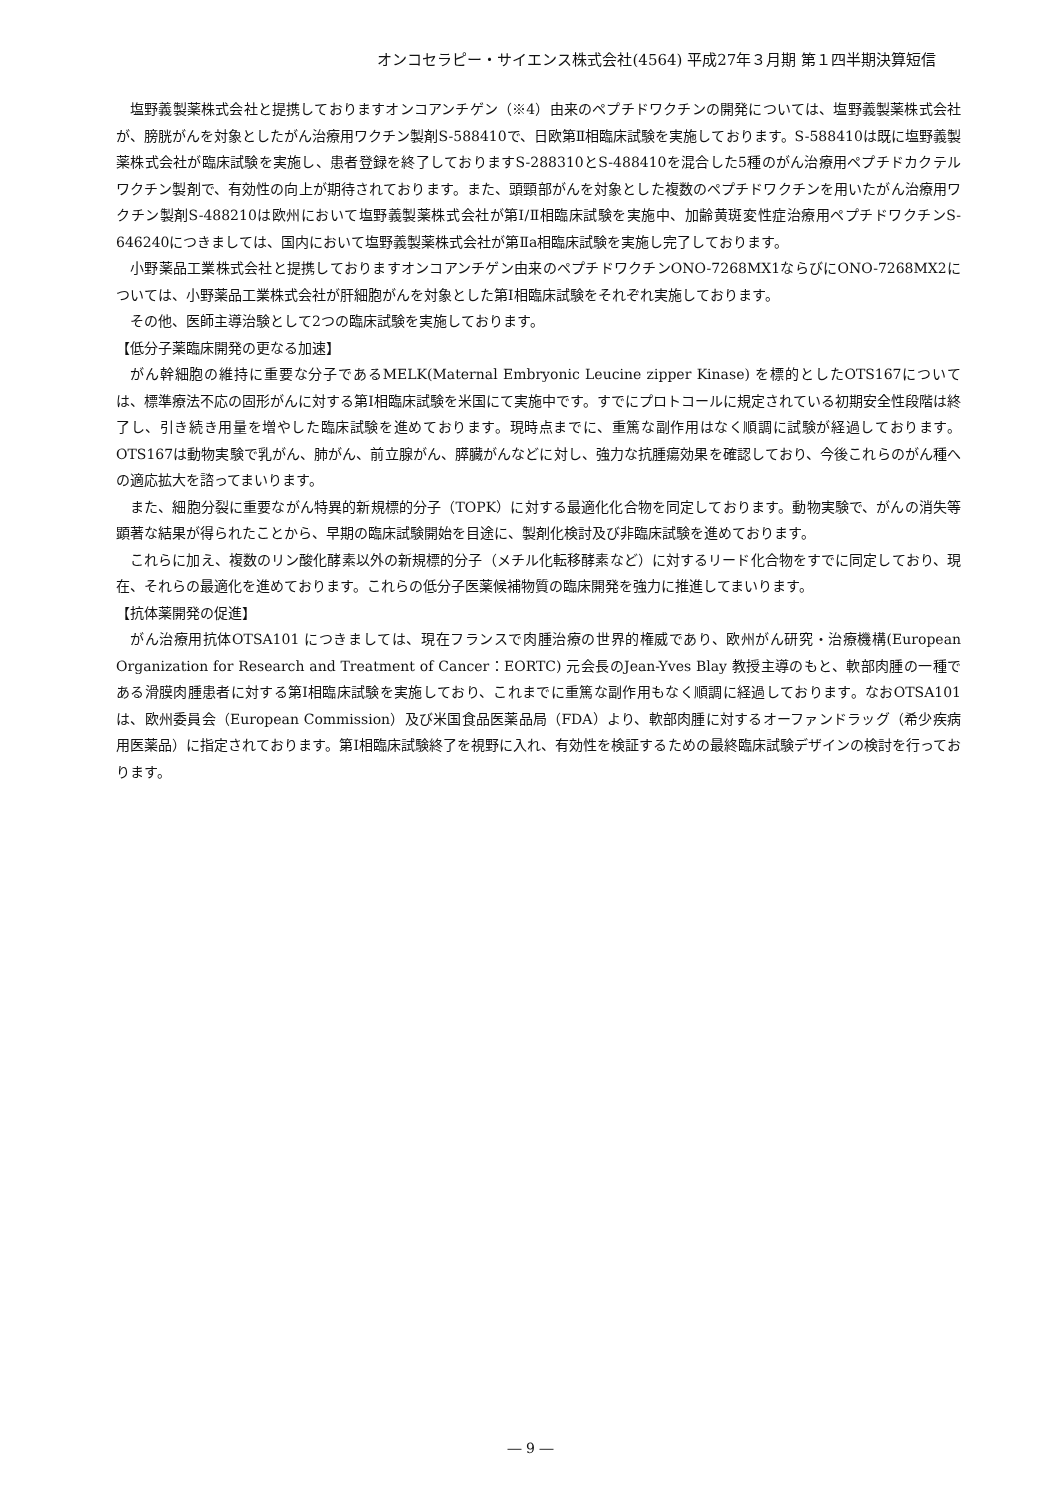オンコセラピー・サイエンス株式会社(4564) 平成27年３月期 第１四半期決算短信
塩野義製薬株式会社と提携しておりますオンコアンチゲン（※4）由来のペプチドワクチンの開発については、塩野義製薬株式会社が、膀胱がんを対象としたがん治療用ワクチン製剤S-588410で、日欧第Ⅱ相臨床試験を実施しております。S-588410は既に塩野義製薬株式会社が臨床試験を実施し、患者登録を終了しておりますS-288310とS-488410を混合した5種のがん治療用ペプチドカクテルワクチン製剤で、有効性の向上が期待されております。また、頭頸部がんを対象とした複数のペプチドワクチンを用いたがん治療用ワクチン製剤S-488210は欧州において塩野義製薬株式会社が第Ⅰ/Ⅱ相臨床試験を実施中、加齢黄斑変性症治療用ペプチドワクチンS-646240につきましては、国内において塩野義製薬株式会社が第Ⅱa相臨床試験を実施し完了しております。
小野薬品工業株式会社と提携しておりますオンコアンチゲン由来のペプチドワクチンONO-7268MX1ならびにONO-7268MX2については、小野薬品工業株式会社が肝細胞がんを対象とした第Ⅰ相臨床試験をそれぞれ実施しております。
その他、医師主導治験として2つの臨床試験を実施しております。
【低分子薬臨床開発の更なる加速】
がん幹細胞の維持に重要な分子であるMELK(Maternal Embryonic Leucine zipper Kinase) を標的としたOTS167については、標準療法不応の固形がんに対する第Ⅰ相臨床試験を米国にて実施中です。すでにプロトコールに規定されている初期安全性段階は終了し、引き続き用量を増やした臨床試験を進めております。現時点までに、重篤な副作用はなく順調に試験が経過しております。OTS167は動物実験で乳がん、肺がん、前立腺がん、膵臓がんなどに対し、強力な抗腫瘍効果を確認しており、今後これらのがん種への適応拡大を諮ってまいります。
また、細胞分裂に重要ながん特異的新規標的分子（TOPK）に対する最適化化合物を同定しております。動物実験で、がんの消失等顕著な結果が得られたことから、早期の臨床試験開始を目途に、製剤化検討及び非臨床試験を進めております。
これらに加え、複数のリン酸化酵素以外の新規標的分子（メチル化転移酵素など）に対するリード化合物をすでに同定しており、現在、それらの最適化を進めております。これらの低分子医薬候補物質の臨床開発を強力に推進してまいります。
【抗体薬開発の促進】
がん治療用抗体OTSA101 につきましては、現在フランスで肉腫治療の世界的権威であり、欧州がん研究・治療機構(European Organization for Research and Treatment of Cancer：EORTC) 元会長のJean-Yves Blay 教授主導のもと、軟部肉腫の一種である滑膜肉腫患者に対する第Ⅰ相臨床試験を実施しており、これまでに重篤な副作用もなく順調に経過しております。なおOTSA101は、欧州委員会（European Commission）及び米国食品医薬品局（FDA）より、軟部肉腫に対するオーファンドラッグ（希少疾病用医薬品）に指定されております。第Ⅰ相臨床試験終了を視野に入れ、有効性を検証するための最終臨床試験デザインの検討を行っております。
― 9 ―